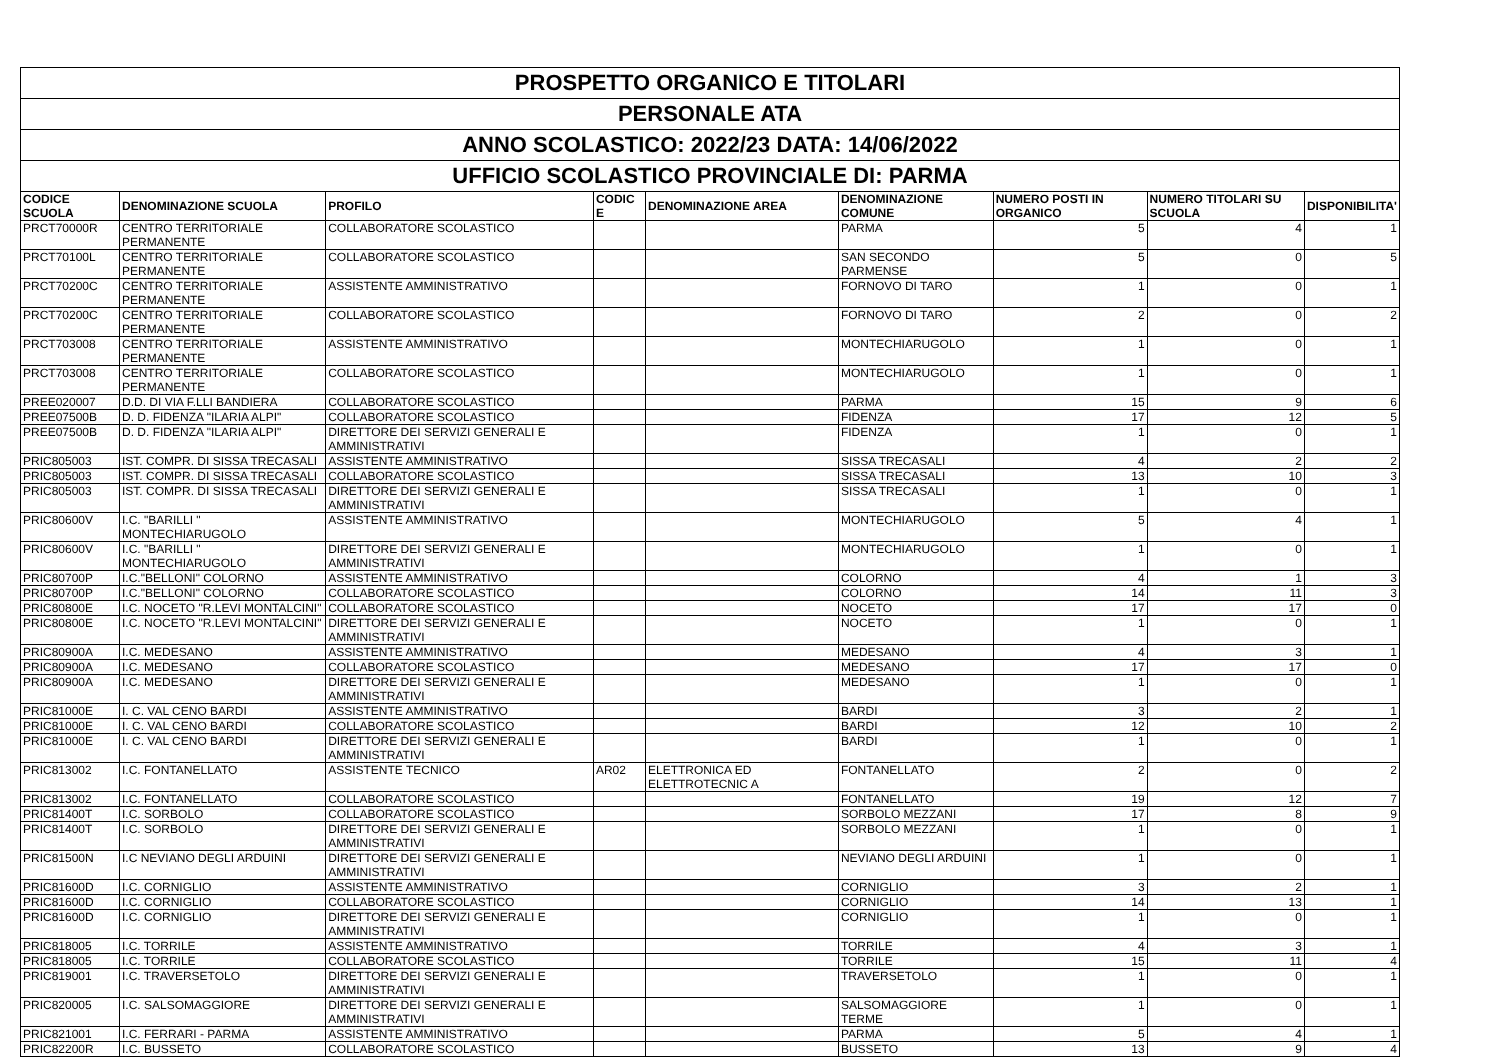| PROSPETTO ORGANICO E TITOLARI | | | | | | | | |
| PERSONALE ATA | | | | | | | | |
| ANNO SCOLASTICO: 2022/23 DATA: 14/06/2022 | | | | | | | | |
| UFFICIO SCOLASTICO PROVINCIALE DI: PARMA | | | | | | | | |
| CODICE SCUOLA | DENOMINAZIONE SCUOLA | PROFILO | CODIC E | DENOMINAZIONE AREA | DENOMINAZIONE COMUNE | NUMERO POSTI IN ORGANICO | NUMERO TITOLARI SU SCUOLA | DISPONIBILITA' |
| PRCT70000R | CENTRO TERRITORIALE PERMANENTE | COLLABORATORE SCOLASTICO | | | PARMA | 5 | 4 | 1 |
| PRCT70100L | CENTRO TERRITORIALE PERMANENTE | COLLABORATORE SCOLASTICO | | | SAN SECONDO PARMENSE | 5 | 0 | 5 |
| PRCT70200C | CENTRO TERRITORIALE PERMANENTE | ASSISTENTE AMMINISTRATIVO | | | FORNOVO DI TARO | 1 | 0 | 1 |
| PRCT70200C | CENTRO TERRITORIALE PERMANENTE | COLLABORATORE SCOLASTICO | | | FORNOVO DI TARO | 2 | 0 | 2 |
| PRCT703008 | CENTRO TERRITORIALE PERMANENTE | ASSISTENTE AMMINISTRATIVO | | | MONTECHIARUGOLO | 1 | 0 | 1 |
| PRCT703008 | CENTRO TERRITORIALE PERMANENTE | COLLABORATORE SCOLASTICO | | | MONTECHIARUGOLO | 1 | 0 | 1 |
| PREE020007 | D.D. DI VIA F.LLI BANDIERA | COLLABORATORE SCOLASTICO | | | PARMA | 15 | 9 | 6 |
| PREE07500B | D. D. FIDENZA "ILARIA ALPI" | COLLABORATORE SCOLASTICO | | | FIDENZA | 17 | 12 | 5 |
| PREE07500B | D. D. FIDENZA "ILARIA ALPI" | DIRETTORE DEI SERVIZI GENERALI E AMMINISTRATIVI | | | FIDENZA | 1 | 0 | 1 |
| PRIC805003 | IST. COMPR. DI SISSA TRECASALI | ASSISTENTE AMMINISTRATIVO | | | SISSA TRECASALI | 4 | 2 | 2 |
| PRIC805003 | IST. COMPR. DI SISSA TRECASALI | COLLABORATORE SCOLASTICO | | | SISSA TRECASALI | 13 | 10 | 3 |
| PRIC805003 | IST. COMPR. DI SISSA TRECASALI | DIRETTORE DEI SERVIZI GENERALI E AMMINISTRATIVI | | | SISSA TRECASALI | 1 | 0 | 1 |
| PRIC80600V | I.C. "BARILLI " MONTECHIARUGOLO | ASSISTENTE AMMINISTRATIVO | | | MONTECHIARUGOLO | 5 | 4 | 1 |
| PRIC80600V | I.C. "BARILLI " MONTECHIARUGOLO | DIRETTORE DEI SERVIZI GENERALI E AMMINISTRATIVI | | | MONTECHIARUGOLO | 1 | 0 | 1 |
| PRIC80700P | I.C."BELLONI" COLORNO | ASSISTENTE AMMINISTRATIVO | | | COLORNO | 4 | 1 | 3 |
| PRIC80700P | I.C."BELLONI" COLORNO | COLLABORATORE SCOLASTICO | | | COLORNO | 14 | 11 | 3 |
| PRIC80800E | I.C. NOCETO "R.LEVI MONTALCINI" | COLLABORATORE SCOLASTICO | | | NOCETO | 17 | 17 | 0 |
| PRIC80800E | I.C. NOCETO "R.LEVI MONTALCINI" | DIRETTORE DEI SERVIZI GENERALI E AMMINISTRATIVI | | | NOCETO | 1 | 0 | 1 |
| PRIC80900A | I.C. MEDESANO | ASSISTENTE AMMINISTRATIVO | | | MEDESANO | 4 | 3 | 1 |
| PRIC80900A | I.C. MEDESANO | COLLABORATORE SCOLASTICO | | | MEDESANO | 17 | 17 | 0 |
| PRIC80900A | I.C. MEDESANO | DIRETTORE DEI SERVIZI GENERALI E AMMINISTRATIVI | | | MEDESANO | 1 | 0 | 1 |
| PRIC81000E | I. C. VAL CENO BARDI | ASSISTENTE AMMINISTRATIVO | | | BARDI | 3 | 2 | 1 |
| PRIC81000E | I. C. VAL CENO BARDI | COLLABORATORE SCOLASTICO | | | BARDI | 12 | 10 | 2 |
| PRIC81000E | I. C. VAL CENO BARDI | DIRETTORE DEI SERVIZI GENERALI E AMMINISTRATIVI | | | BARDI | 1 | 0 | 1 |
| PRIC813002 | I.C. FONTANELLATO | ASSISTENTE TECNICO | AR02 | ELETTRONICA ED ELETTROTECNIC A | FONTANELLATO | 2 | 0 | 2 |
| PRIC813002 | I.C. FONTANELLATO | COLLABORATORE SCOLASTICO | | | FONTANELLATO | 19 | 12 | 7 |
| PRIC81400T | I.C. SORBOLO | COLLABORATORE SCOLASTICO | | | SORBOLO MEZZANI | 17 | 8 | 9 |
| PRIC81400T | I.C. SORBOLO | DIRETTORE DEI SERVIZI GENERALI E AMMINISTRATIVI | | | SORBOLO MEZZANI | 1 | 0 | 1 |
| PRIC81500N | I.C NEVIANO DEGLI ARDUINI | DIRETTORE DEI SERVIZI GENERALI E AMMINISTRATIVI | | | NEVIANO DEGLI ARDUINI | 1 | 0 | 1 |
| PRIC81600D | I.C. CORNIGLIO | ASSISTENTE AMMINISTRATIVO | | | CORNIGLIO | 3 | 2 | 1 |
| PRIC81600D | I.C. CORNIGLIO | COLLABORATORE SCOLASTICO | | | CORNIGLIO | 14 | 13 | 1 |
| PRIC81600D | I.C. CORNIGLIO | DIRETTORE DEI SERVIZI GENERALI E AMMINISTRATIVI | | | CORNIGLIO | 1 | 0 | 1 |
| PRIC818005 | I.C. TORRILE | ASSISTENTE AMMINISTRATIVO | | | TORRILE | 4 | 3 | 1 |
| PRIC818005 | I.C. TORRILE | COLLABORATORE SCOLASTICO | | | TORRILE | 15 | 11 | 4 |
| PRIC819001 | I.C. TRAVERSETOLO | DIRETTORE DEI SERVIZI GENERALI E AMMINISTRATIVI | | | TRAVERSETOLO | 1 | 0 | 1 |
| PRIC820005 | I.C. SALSOMAGGIORE | DIRETTORE DEI SERVIZI GENERALI E AMMINISTRATIVI | | | SALSOMAGGIORE TERME | 1 | 0 | 1 |
| PRIC821001 | I.C. FERRARI - PARMA | ASSISTENTE AMMINISTRATIVO | | | PARMA | 5 | 4 | 1 |
| PRIC82200R | I.C. BUSSETO | COLLABORATORE SCOLASTICO | | | BUSSETO | 13 | 9 | 4 |